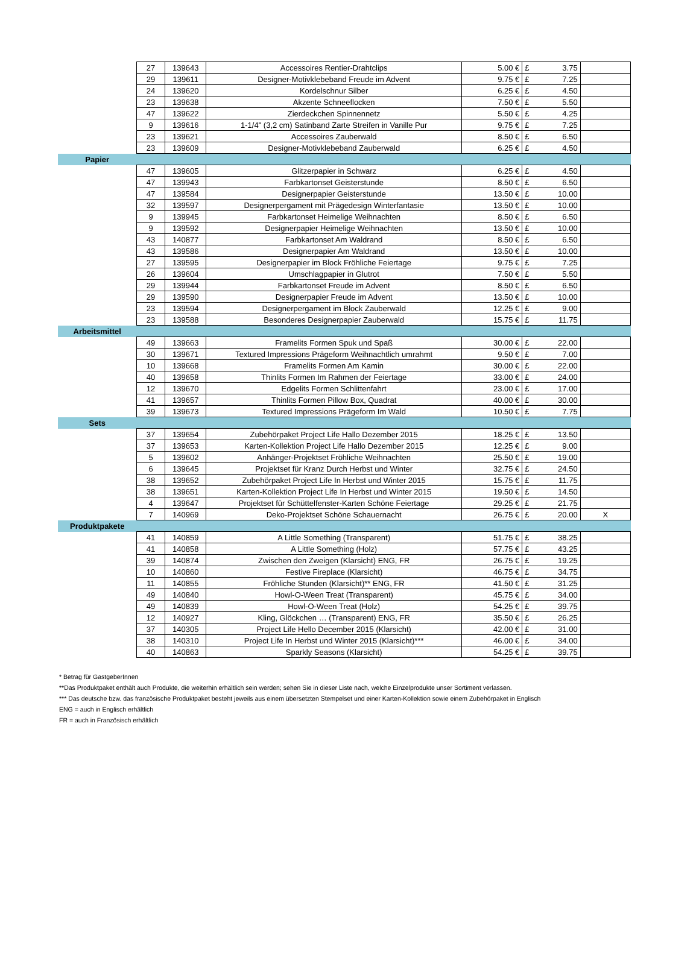| | 27 | 139643 | Accessoires Rentier-Drahtclips | 5.00 € | £ 3.75 | |
| | 29 | 139611 | Designer-Motivklebeband Freude im Advent | 9.75 € | £ 7.25 | |
| | 24 | 139620 | Kordelschnur Silber | 6.25 € | £ 4.50 | |
| | 23 | 139638 | Akzente Schneeflocken | 7.50 € | £ 5.50 | |
| | 47 | 139622 | Zierdeckchen Spinnennetz | 5.50 € | £ 4.25 | |
| | 9 | 139616 | 1-1/4" (3,2 cm) Satinband Zarte Streifen in Vanille Pur | 9.75 € | £ 7.25 | |
| | 23 | 139621 | Accessoires Zauberwald | 8.50 € | £ 6.50 | |
| | 23 | 139609 | Designer-Motivklebeband Zauberwald | 6.25 € | £ 4.50 | |
| Papier | | | | | | |
| | 47 | 139605 | Glitzerpapier in Schwarz | 6.25 € | £ 4.50 | |
| | 47 | 139943 | Farbkartonset Geisterstunde | 8.50 € | £ 6.50 | |
| | 47 | 139584 | Designerpapier Geisterstunde | 13.50 € | £ 10.00 | |
| | 32 | 139597 | Designerpergament mit Prägedesign Winterfantasie | 13.50 € | £ 10.00 | |
| | 9 | 139945 | Farbkartonset Heimelige Weihnachten | 8.50 € | £ 6.50 | |
| | 9 | 139592 | Designerpapier Heimelige Weihnachten | 13.50 € | £ 10.00 | |
| | 43 | 140877 | Farbkartonset Am Waldrand | 8.50 € | £ 6.50 | |
| | 43 | 139586 | Designerpapier Am Waldrand | 13.50 € | £ 10.00 | |
| | 27 | 139595 | Designerpapier im Block Fröhliche Feiertage | 9.75 € | £ 7.25 | |
| | 26 | 139604 | Umschlagpapier in Glutrot | 7.50 € | £ 5.50 | |
| | 29 | 139944 | Farbkartonset Freude im Advent | 8.50 € | £ 6.50 | |
| | 29 | 139590 | Designerpapier Freude im Advent | 13.50 € | £ 10.00 | |
| | 23 | 139594 | Designerpergament im Block Zauberwald | 12.25 € | £ 9.00 | |
| | 23 | 139588 | Besonderes Designerpapier Zauberwald | 15.75 € | £ 11.75 | |
| Arbeitsmittel | | | | | | |
| | 49 | 139663 | Framelits Formen Spuk und Spaß | 30.00 € | £ 22.00 | |
| | 30 | 139671 | Textured Impressions Prägeform Weihnachtlich umrahmt | 9.50 € | £ 7.00 | |
| | 10 | 139668 | Framelits Formen Am Kamin | 30.00 € | £ 22.00 | |
| | 40 | 139658 | Thinlits Formen Im Rahmen der Feiertage | 33.00 € | £ 24.00 | |
| | 12 | 139670 | Edgelits Formen Schlittenfahrt | 23.00 € | £ 17.00 | |
| | 41 | 139657 | Thinlits Formen Pillow Box, Quadrat | 40.00 € | £ 30.00 | |
| | 39 | 139673 | Textured Impressions Prägeform Im Wald | 10.50 € | £ 7.75 | |
| Sets | | | | | | |
| | 37 | 139654 | Zubehörpaket Project Life Hallo Dezember 2015 | 18.25 € | £ 13.50 | |
| | 37 | 139653 | Karten-Kollektion Project Life Hallo Dezember 2015 | 12.25 € | £ 9.00 | |
| | 5 | 139602 | Anhänger-Projektset Fröhliche Weihnachten | 25.50 € | £ 19.00 | |
| | 6 | 139645 | Projektset für Kranz Durch Herbst und Winter | 32.75 € | £ 24.50 | |
| | 38 | 139652 | Zubehörpaket Project Life In Herbst und Winter 2015 | 15.75 € | £ 11.75 | |
| | 38 | 139651 | Karten-Kollektion Project Life In Herbst und Winter 2015 | 19.50 € | £ 14.50 | |
| | 4 | 139647 | Projektset für Schüttelfenster-Karten Schöne Feiertage | 29.25 € | £ 21.75 | |
| | 7 | 140969 | Deko-Projektset Schöne Schauernacht | 26.75 € | £ 20.00 | X |
| Produktpakete | | | | | | |
| | 41 | 140859 | A Little Something (Transparent) | 51.75 € | £ 38.25 | |
| | 41 | 140858 | A Little Something (Holz) | 57.75 € | £ 43.25 | |
| | 39 | 140874 | Zwischen den Zweigen (Klarsicht) ENG, FR | 26.75 € | £ 19.25 | |
| | 10 | 140860 | Festive Fireplace (Klarsicht) | 46.75 € | £ 34.75 | |
| | 11 | 140855 | Fröhliche Stunden (Klarsicht)** ENG, FR | 41.50 € | £ 31.25 | |
| | 49 | 140840 | Howl-O-Ween Treat (Transparent) | 45.75 € | £ 34.00 | |
| | 49 | 140839 | Howl-O-Ween Treat (Holz) | 54.25 € | £ 39.75 | |
| | 12 | 140927 | Kling, Glöckchen … (Transparent) ENG, FR | 35.50 € | £ 26.25 | |
| | 37 | 140305 | Project Life Hello December 2015 (Klarsicht) | 42.00 € | £ 31.00 | |
| | 38 | 140310 | Project Life In Herbst und Winter 2015 (Klarsicht)*** | 46.00 € | £ 34.00 | |
| | 40 | 140863 | Sparkly Seasons (Klarsicht) | 54.25 € | £ 39.75 | |
* Betrag für GastgeberInnen
**Das Produktpaket enthält auch Produkte, die weiterhin erhältlich sein werden; sehen Sie in dieser Liste nach, welche Einzelprodukte unser Sortiment verlassen.
*** Das deutsche bzw. das französische Produktpaket besteht jeweils aus einem übersetzten Stempelset und einer Karten-Kollektion sowie einem Zubehörpaket in Englisch
ENG = auch in Englisch erhältlich
FR = auch in Französisch erhältlich